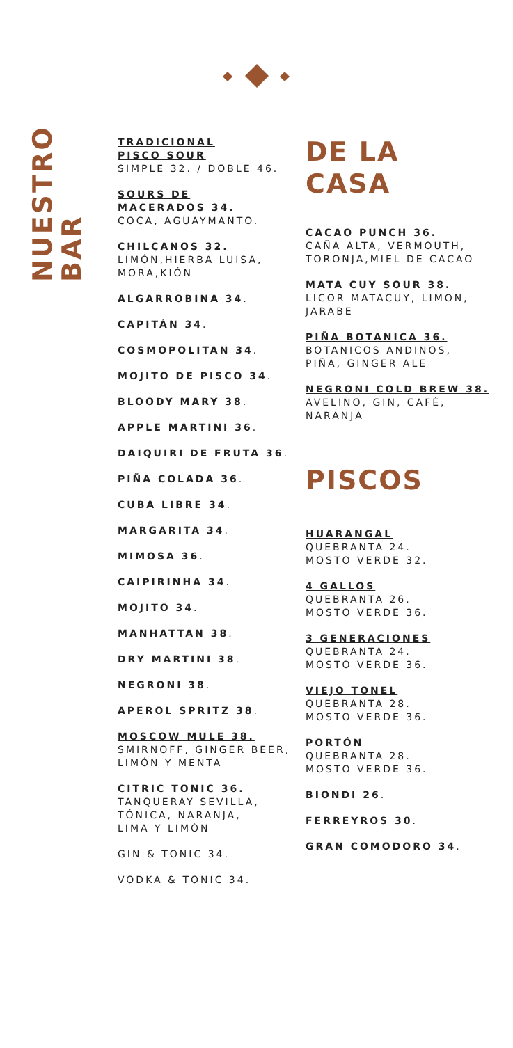NUESTRO BAR
TRADICIONAL
PISCO SOUR
SIMPLE 32. / DOBLE 46.
SOURS DE
MACERADOS 34.
COCA, AGUAYMANTO.
CHILCANOS 32.
LIMÓN,HIERBA LUISA,
MORA,KIÓN
ALGARROBINA 34.
CAPITÁN 34.
COSMOPOLITAN 34.
MOJITO DE PISCO 34.
BLOODY MARY 38.
APPLE MARTINI 36.
DAIQUIRI DE FRUTA 36.
PIÑA COLADA 36.
CUBA LIBRE 34.
MARGARITA 34.
MIMOSA 36.
CAIPIRINHA 34.
MOJITO 34.
MANHATTAN 38.
DRY MARTINI 38.
NEGRONI 38.
APEROL SPRITZ 38.
MOSCOW MULE 38.
SMIRNOFF, GINGER BEER,
LIMÓN Y MENTA
CITRIC TONIC 36.
TANQUERAY SEVILLA,
TÓNICA, NARANJA,
LIMA Y LIMÓN
GIN & TONIC 34.
VODKA & TONIC 34.
DE LA
CASA
CACAO PUNCH 36.
CAÑA ALTA, VERMOUTH,
TORONJA,MIEL DE CACAO
MATA CUY SOUR 38.
LICOR MATACUY, LIMON,
JARABE
PIÑA BOTANICA 36.
BOTANICOS ANDINOS,
PIÑA, GINGER ALE
NEGRONI COLD BREW 38.
AVELINO, GIN, CAFÉ,
NARANJA
PISCOS
HUARANGAL
QUEBRANTA 24.
MOSTO VERDE 32.
4 GALLOS
QUEBRANTA 26.
MOSTO VERDE 36.
3 GENERACIONES
QUEBRANTA 24.
MOSTO VERDE 36.
VIEJO TONEL
QUEBRANTA 28.
MOSTO VERDE 36.
PORTÓN
QUEBRANTA 28.
MOSTO VERDE 36.
BIONDI 26.
FERREYROS 30.
GRAN COMODORO 34.